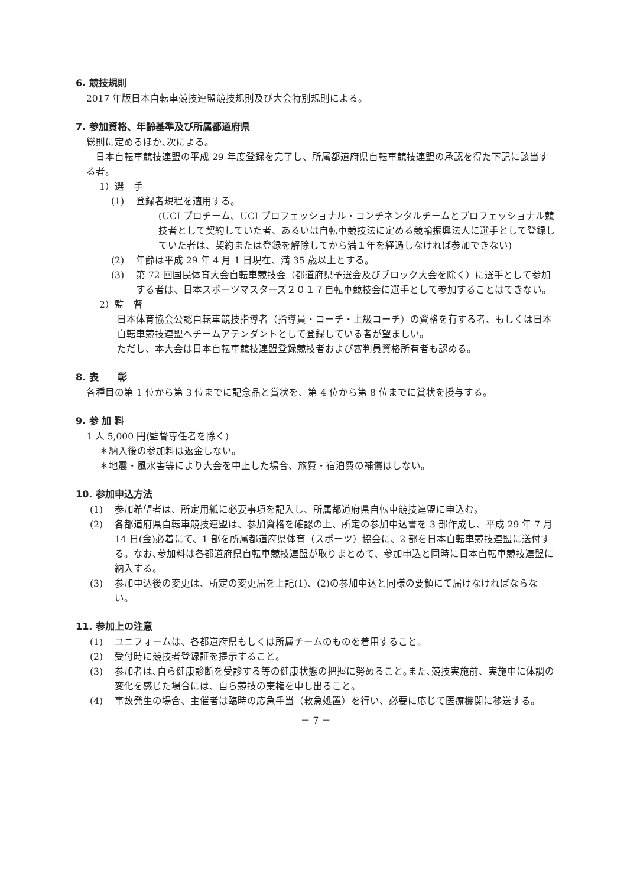6. 競技規則
2017 年版日本自転車競技連盟競技規則及び大会特別規則による。
7. 参加資格、年齢基準及び所属都道府県
総則に定めるほか､次による。
　日本自転車競技連盟の平成 29 年度登録を完了し、所属都道府県自転車競技連盟の承認を得た下記に該当する者。
1）選　手
(1) 登録者規程を適用する。
(UCI プロチーム、UCI プロフェッショナル・コンチネンタルチームとプロフェッショナル競技者として契約していた者、あるいは自転車競技法に定める競輪振興法人に選手として登録していた者は、契約または登録を解除してから満１年を経過しなければ参加できない)
(2) 年齢は平成 29 年 4 月 1 日現在、満 35 歳以上とする。
(3) 第 72 回国民体育大会自転車競技会（都道府県予選会及びブロック大会を除く）に選手として参加する者は、日本スポーツマスターズ２０１７自転車競技会に選手として参加することはできない。
2）監　督
日本体育協会公認自転車競技指導者（指導員・コーチ・上級コーチ）の資格を有する者、もしくは日本自転車競技連盟へチームアテンダントとして登録している者が望ましい。
ただし、本大会は日本自転車競技連盟登録競技者および審判員資格所有者も認める。
8. 表　　彰
各種目の第 1 位から第 3 位までに記念品と賞状を、第 4 位から第 8 位までに賞状を授与する。
9. 参 加 料
1 人 5,000 円(監督専任者を除く)
＊納入後の参加料は返金しない。
＊地震・風水害等により大会を中止した場合、旅費・宿泊費の補償はしない。
10. 参加申込方法
(1) 参加希望者は、所定用紙に必要事項を記入し、所属都道府県自転車競技連盟に申込む。
(2) 各都道府県自転車競技連盟は、参加資格を確認の上、所定の参加申込書を 3 部作成し、平成 29 年 7 月 14 日(金)必着にて、1 部を所属都道府県体育（スポーツ）協会に、2 部を日本自転車競技連盟に送付する。なお､参加料は各都道府県自転車競技連盟が取りまとめて、参加申込と同時に日本自転車競技連盟に納入する。
(3) 参加申込後の変更は、所定の変更届を上記(1)、(2)の参加申込と同様の要領にて届けなければならない。
11. 参加上の注意
(1) ユニフォームは、各都道府県もしくは所属チームのものを着用すること。
(2) 受付時に競技者登録証を提示すること。
(3) 参加者は､自ら健康診断を受診する等の健康状態の把握に努めること｡また､競技実施前、実施中に体調の変化を感じた場合には、自ら競技の棄権を申し出ること。
(4) 事故発生の場合、主催者は臨時の応急手当（救急処置）を行い、必要に応じて医療機関に移送する。
－ 7 －